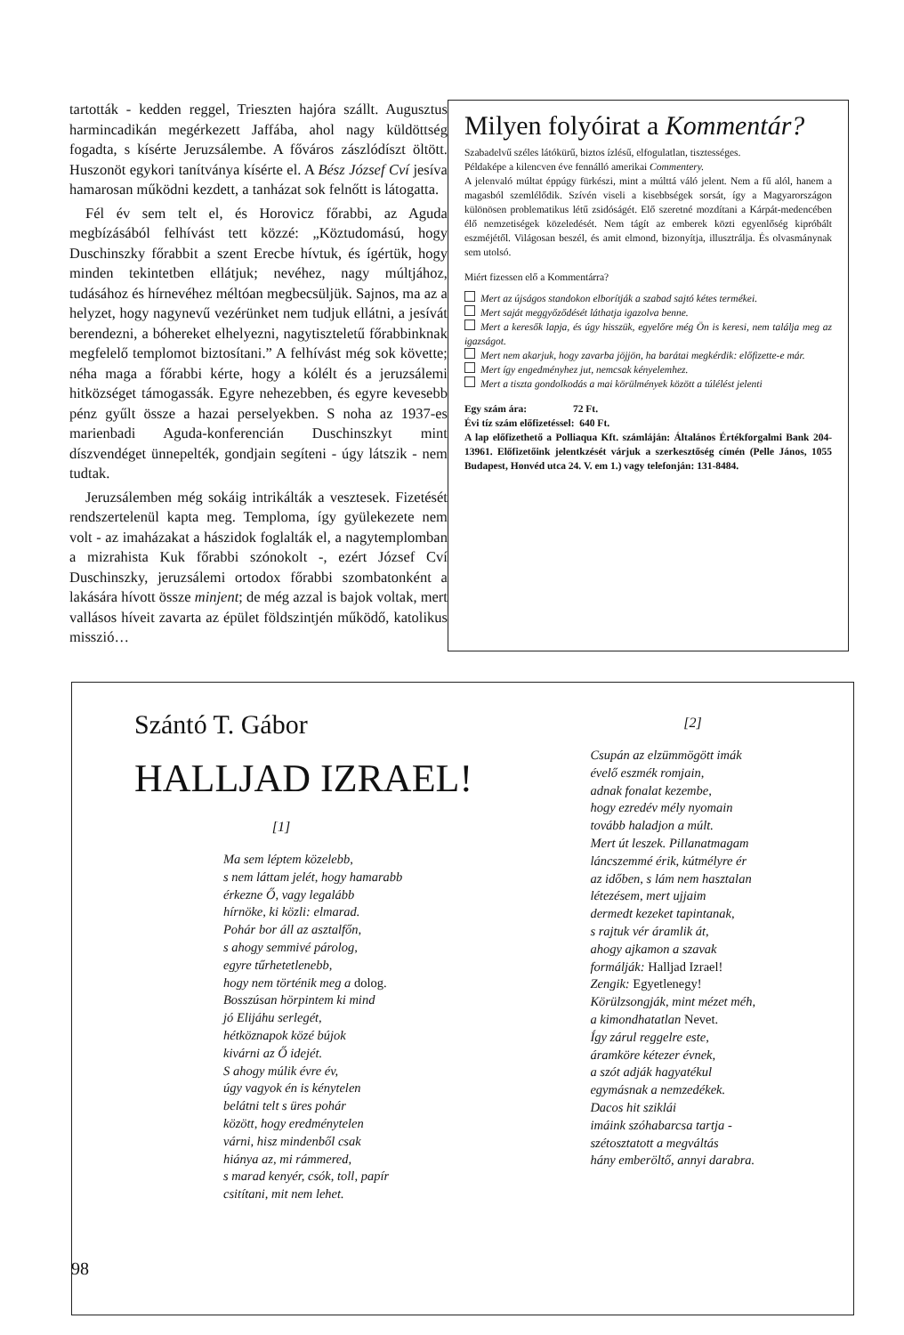tartották - kedden reggel, Trieszten hajóra szállt. Augusztus harmincadikán megérkezett Jaffába, ahol nagy küldöttség fogadta, s kísérte Jeruzsálembe. A főváros zászlódíszt öltött. Huszonöt egykori tanítványa kísérte el. A Bész József Cví jesíva hamarosan működni kezdett, a tanházat sok felnőtt is látogatta.
Fél év sem telt el, és Horovicz főrabbi, az Aguda megbízásából felhívást tett közzé: „Köztudomású, hogy Duschinszky főrabbit a szent Erecbe hívtuk, és ígértük, hogy minden tekintetben ellátjuk; nevéhez, nagy múltjához, tudásához és hírnevéhez méltóan megbecsüljük. Sajnos, ma az a helyzet, hogy nagynevű vezérünket nem tudjuk ellátni, a jesívát berendezni, a bóhereket elhelyezni, nagytiszteletű főrabbinknak megfelelő templomot biztosítani.” A felhívást még sok követte; néha maga a főrabbi kérte, hogy a kólélt és a jeruzsálemi hitközséget támogassák. Egyre nehezebben, és egyre kevesebb pénz gyűlt össze a hazai perselyekben. S noha az 1937-es marienbadi Aguda-konferencián Duschinszkyt mint díszvendéget ünnepelték, gondjain segíteni - úgy látszik - nem tudtak.
Jeruzsálemben még sokáig intrikálták a vesztesek. Fizetését rendszertelenül kapta meg. Temploma, így gyülekezete nem volt - az imaházakat a hászidok foglalták el, a nagytemplomban a mizrahista Kuk főrabbi szónokolt -, ezért József Cví Duschinszky, jeruzsálemi ortodox főrabbi szombatonként a lakására hívott össze minjent; de még azzal is bajok voltak, mert vallásos híveit zavarta az épület földszintjén működő, katolikus misszió…
Milyen folyóirat a Kommentár?
Szabadelvű széles látókürű, biztos ízlésű, elfogulatlan, tisztességes.
Példaképe a kilencven éve fennálló amerikai Commentery.
A jelenvaló múltat éppúgy fürkészi, mint a múlttá váló jelent. Nem a fű alól, hanem a magasból szemlélődik. Szívén viseli a kisebbségek sorsát, így a Magyarországon különösen problematikus létű zsidóságét. Elő szeretné mozdítani a Kárpát-medencében élő nemzetiségek közeledését. Nem tágít az emberek közti egyenlőség kipróbált eszméjétől. Világosan beszél, és amit elmond, bizonyítja, illusztrálja. És olvasmánynak sem utolsó.
Miért fizessen elő a Kommentárra?
Mert az újságos standokon elborítják a szabad sajtó kétes termékei.
Mert saját meggyőződését láthatja igazolva benne.
Mert a keresők lapja, és úgy hisszük, egyelőre még Ön is keresi, nem találja meg az igazságot.
Mert nem akarjuk, hogy zavarba jöjjön, ha barátai megkérdik: előfizette-e már.
Mert így engedményhez jut, nemcsak kényelemhez.
Mert a tiszta gondolkodás a mai körülmények között a túlélést jelenti
Egy szám ára: 72 Ft.
Évi tíz szám előfizetéssel: 640 Ft.
A lap előfizethető a Polliaqua Kft. számláján: Általános Értékforgalmi Bank 204-13961. Előfizetőink jelentkzését várjuk a szerkesztőség címén (Pelle János, 1055 Budapest, Honvéd utca 24. V. em 1.) vagy telefonján: 131-8484.
Szántó T. Gábor
HALLJAD IZRAEL!
[1]
Ma sem léptem közelebb,
s nem láttam jelét, hogy hamarabb
érkezne Ő, vagy legalább
hírnöke, ki közli: elmarad.
Pohár bor áll az asztalfőn,
s ahogy semmivé párolog,
egyre tűrhetetlenebb,
hogy nem történik meg a dolog.
Bosszúsan hörpintem ki mind
jó Elijáhu serlegét,
hétköznapok közé bújok
kivárni az Ő idejét.
S ahogy múlik évre év,
úgy vagyok én is kénytelen
belátni telt s üres pohár
között, hogy eredménytelen
várni, hisz mindenből csak
hiánya az, mi rámmered,
s marad kenyér, csók, toll, papír
csitítani, mit nem lehet.
[2]
Csupán az elzümmögött imák
évelő eszmék romjain,
adnak fonalat kezembe,
hogy ezredév mély nyomain
tovább haladjon a múlt.
Mert út leszek. Pillanatmagam
láncszemmé érik, kútmélyre ér
az időben, s lám nem hasztalan
létezésem, mert ujjaim
dermedt kezeket tapintanak,
s rajtuk vér áramlik át,
ahogy ajkamon a szavak
formálják: Halljad Izrael!
Zengik: Egyetlenegy!
Körülzsongják, mint mézet méh,
a kimondhatatlan Nevet.
Így zárul reggelre este,
áramköre kétezer évnek,
a szót adják hagyatékul
egymásnak a nemzedékek.
Dacos hit sziklái
imáink szóhabarcsa tartja -
szétosztatott a megváltás
hány emberöltő, annyi darabra.
98